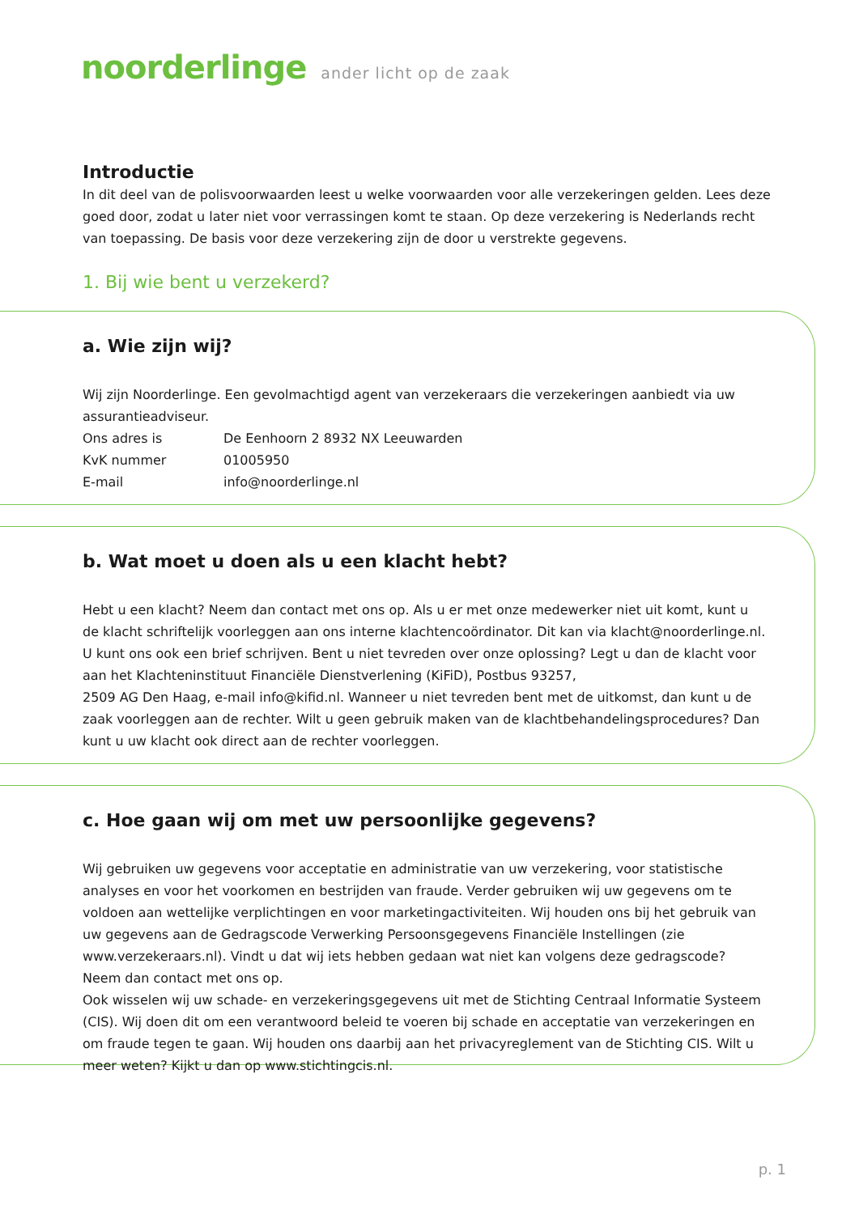noorderlinge ander licht op de zaak
Introductie
In dit deel van de polisvoorwaarden leest u welke voorwaarden voor alle verzekeringen gelden. Lees deze goed door, zodat u later niet voor verrassingen komt te staan. Op deze verzekering is Nederlands recht van toepassing. De basis voor deze verzekering zijn de door u verstrekte gegevens.
1. Bij wie bent u verzekerd?
a. Wie zijn wij?
Wij zijn Noorderlinge. Een gevolmachtigd agent van verzekeraars die verzekeringen aanbiedt via uw assurantieadviseur.
Ons adres is De Eenhoorn 2 8932 NX Leeuwarden
KvK nummer 01005950
E-mail info@noorderlinge.nl
b. Wat moet u doen als u een klacht hebt?
Hebt u een klacht? Neem dan contact met ons op. Als u er met onze medewerker niet uit komt, kunt u de klacht schriftelijk voorleggen aan ons interne klachtencoördinator. Dit kan via klacht@noorderlinge.nl.
U kunt ons ook een brief schrijven. Bent u niet tevreden over onze oplossing? Legt u dan de klacht voor aan het Klachteninstituut Financiële Dienstverlening (KiFiD), Postbus 93257,
2509 AG Den Haag, e-mail info@kifid.nl. Wanneer u niet tevreden bent met de uitkomst, dan kunt u de zaak voorleggen aan de rechter. Wilt u geen gebruik maken van de klachtbehandelingsprocedures? Dan kunt u uw klacht ook direct aan de rechter voorleggen.
c. Hoe gaan wij om met uw persoonlijke gegevens?
Wij gebruiken uw gegevens voor acceptatie en administratie van uw verzekering, voor statistische analyses en voor het voorkomen en bestrijden van fraude. Verder gebruiken wij uw gegevens om te voldoen aan wettelijke verplichtingen en voor marketingactiviteiten. Wij houden ons bij het gebruik van uw gegevens aan de Gedragscode Verwerking Persoonsgegevens Financiële Instellingen (zie www.verzekeraars.nl). Vindt u dat wij iets hebben gedaan wat niet kan volgens deze gedragscode? Neem dan contact met ons op.
Ook wisselen wij uw schade- en verzekeringsgegevens uit met de Stichting Centraal Informatie Systeem (CIS). Wij doen dit om een verantwoord beleid te voeren bij schade en acceptatie van verzekeringen en om fraude tegen te gaan. Wij houden ons daarbij aan het privacyreglement van de Stichting CIS. Wilt u meer weten? Kijkt u dan op www.stichtingcis.nl.
p. 1